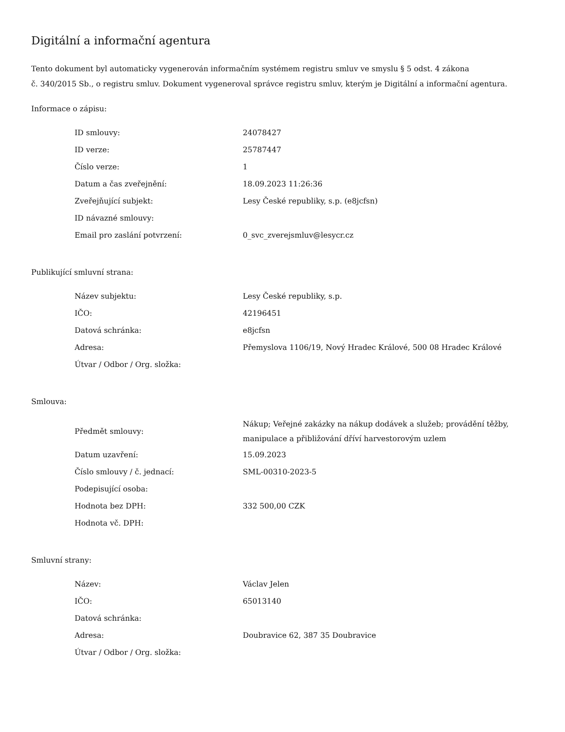Digitální a informační agentura
Tento dokument byl automaticky vygenerován informačním systémem registru smluv ve smyslu § 5 odst. 4 zákona
č. 340/2015 Sb., o registru smluv. Dokument vygeneroval správce registru smluv, kterým je Digitální a informační agentura.
Informace o zápisu:
| ID smlouvy: | 24078427 |
| ID verze: | 25787447 |
| Číslo verze: | 1 |
| Datum a čas zveřejnění: | 18.09.2023 11:26:36 |
| Zveřejňující subjekt: | Lesy České republiky, s.p. (e8jcfsn) |
| ID návazné smlouvy: | |
| Email pro zaslání potvrzení: | 0_svc_zverejsmluv@lesycr.cz |
Publikující smluvní strana:
| Název subjektu: | Lesy České republiky, s.p. |
| IČO: | 42196451 |
| Datová schránka: | e8jcfsn |
| Adresa: | Přemyslova 1106/19, Nový Hradec Králové, 500 08 Hradec Králové |
| Útvar / Odbor / Org. složka: | |
Smlouva:
| Předmět smlouvy: | Nákup; Veřejné zakázky na nákup dodávek a služeb; provádění těžby, manipulace a přibližování dříví harvestorovým uzlem |
| Datum uzavření: | 15.09.2023 |
| Číslo smlouvy / č. jednací: | SML-00310-2023-5 |
| Podepisující osoba: | |
| Hodnota bez DPH: | 332 500,00 CZK |
| Hodnota vč. DPH: | |
Smluvní strany:
| Název: | Václav Jelen |
| IČO: | 65013140 |
| Datová schránka: | |
| Adresa: | Doubravice 62, 387 35 Doubravice |
| Útvar / Odbor / Org. složka: | |